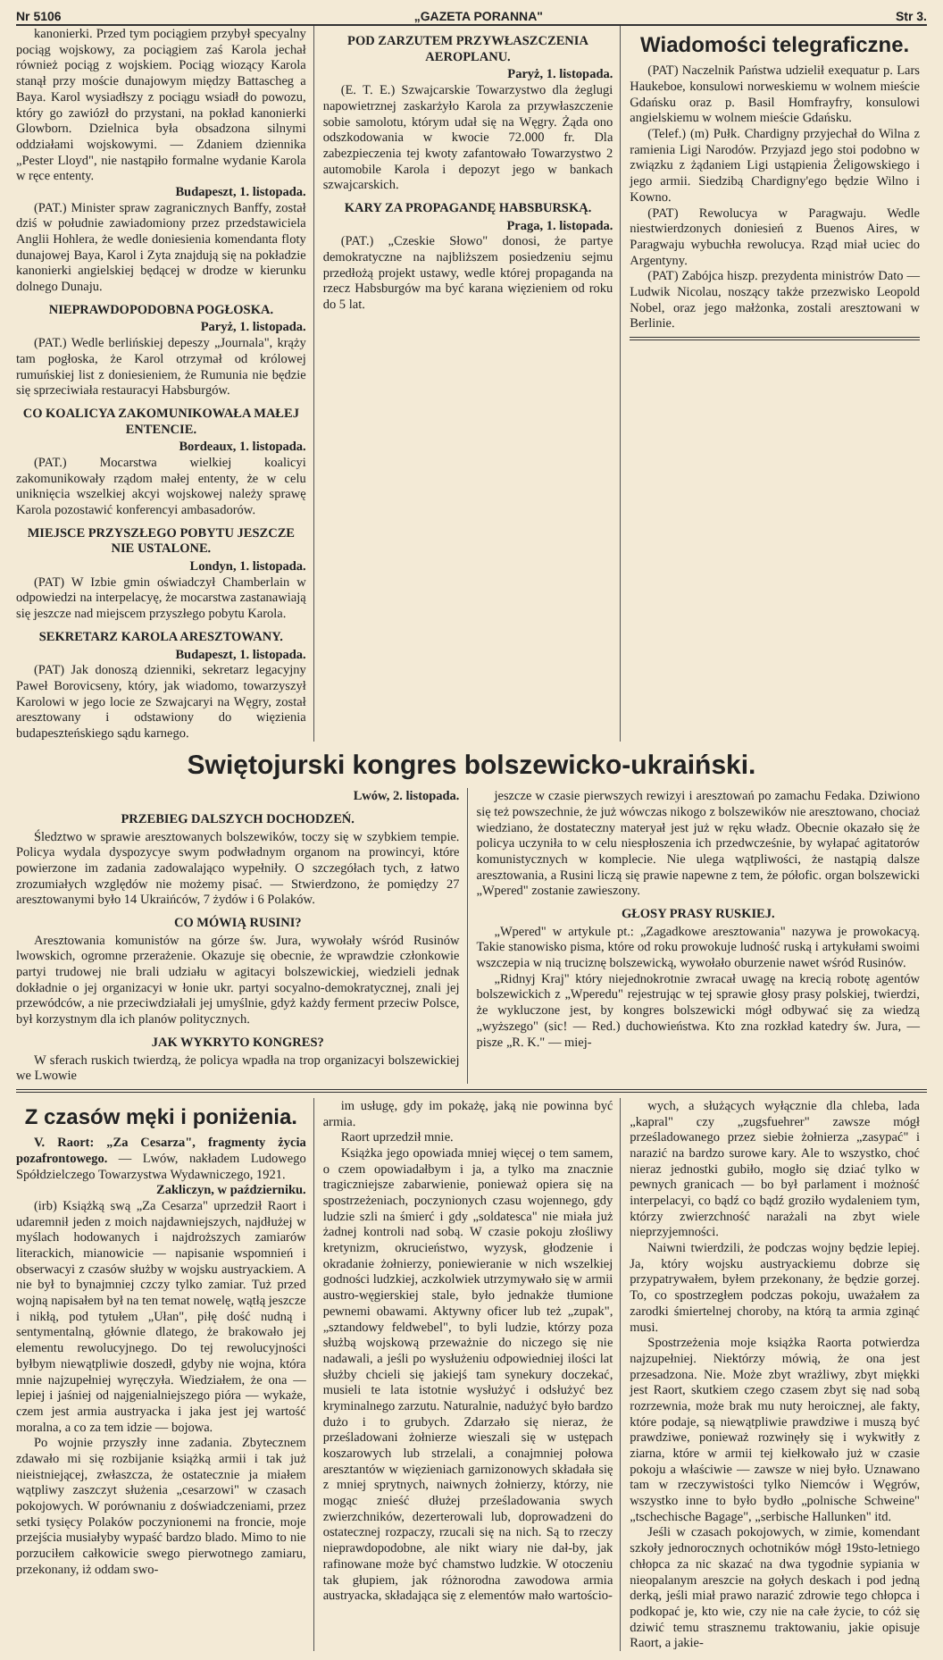Nr 5106 „GAZETA PORANNA" Str 3.
kanonierki. Przed tym pociągiem przybył specyalny pociąg wojskowy, za pociągiem zaś Karola jechał również pociąg z wojskiem. Pociąg wiozący Karola stanął przy moście dunajowym między Battascheg a Baya. Karol wysiadłszy z pociągu wsiadł do powozu, który go zawiózł do przystani, na pokład kanonierki Glowborn. Dzielnica była obsadzona silnymi oddziałami wojskowymi. — Zdaniem dziennika „Pester Lloyd", nie nastąpiło formalne wydanie Karola w ręce ententy.
Budapeszt, 1. listopada.
(PAT.) Minister spraw zagranicznych Banffy, został dziś w południe zawiadomiony przez przedstawiciela Anglii Hohlera, że wedle doniesienia komendanta floty dunajowej Baya, Karol i Zyta znajdują się na pokładzie kanonierki angielskiej będącej w drodze w kierunku dolnego Dunaju.
NIEPRAWDOPODOBNA POGŁOSKA.
Paryż, 1. listopada.
(PAT.) Wedle berlińskiej depeszy „Journala", krąży tam pogłoska, że Karol otrzymał od królowej rumuńskiej list z doniesieniem, że Rumunia nie będzie się sprzeciwiała restauracyi Habsburgów.
CO KOALICYA ZAKOMUNIKOWAŁA MAŁEJ ENTENCIE.
Bordeaux, 1. listopada.
(PAT.) Mocarstwa wielkiej koalicyi zakomunikowały rządom małej ententy, że w celu uniknięcia wszelkiej akcyi wojskowej należy sprawę Karola pozostawić konferencyi ambasadorów.
MIEJSCE PRZYSZŁEGO POBYTU JESZCZE NIE USTALONE.
Londyn, 1. listopada.
(PAT) W Izbie gmin oświadczył Chamberlain w odpowiedzi na interpelacyę, że mocarstwa zastanawiają się jeszcze nad miejscem przyszłego pobytu Karola.
SEKRETARZ KAROLA ARESZTOWANY.
Budapeszt, 1. listopada.
(PAT) Jak donoszą dzienniki, sekretarz legacyjny Paweł Borovicseny, który, jak wiadomo, towarzyszył Karolowi w jego locie ze Szwajcaryi na Węgry, został aresztowany i odstawiony do więzienia budapeszteńskiego sądu karnego.
POD ZARZUTEM PRZYWŁASZCZENIA AEROPLANU.
Paryż, 1. listopada.
(E. T. E.) Szwajcarskie Towarzystwo dla żeglugi napowietrznej zaskarżyło Karola za przywłaszczenie sobie samolotu, którym udał się na Węgry. Żąda ono odszkodowania w kwocie 72.000 fr. Dla zabezpieczenia tej kwoty zafantowało Towarzystwo 2 automobile Karola i depozyt jego w bankach szwajcarskich.
KARY ZA PROPAGANDĘ HABSBURSKĄ.
Praga, 1. listopada.
(PAT.) „Czeskie Słowo" donosi, że partye demokratyczne na najbliższem posiedzeniu sejmu przedłożą projekt ustawy, wedle której propaganda na rzecz Habsburgów ma być karana więzieniem od roku do 5 lat.
Wiadomości telegraficzne.
(PAT) Naczelnik Państwa udzielił exequatur p. Lars Haukeboe, konsulowi norweskiemu w wolnem mieście Gdańsku oraz p. Basil Homfrayfry, konsulowi angielskiemu w wolnem mieście Gdańsku.
(Telef.) (m) Pułk. Chardigny przyjechał do Wilna z ramienia Ligi Narodów. Przyjazd jego stoi podobno w związku z żądaniem Ligi ustąpienia Żeligowskiego i jego armii. Siedzibą Chardigny'ego będzie Wilno i Kowno.
(PAT) Rewolucya w Paragwaju. Wedle niestwierdzonych doniesień z Buenos Aires, w Paragwaju wybuchła rewolucya. Rząd miał uciec do Argentyny.
(PAT) Zabójca hiszp. prezydenta ministrów Dato — Ludwik Nicolau, noszący także przezwisko Leopold Nobel, oraz jego małżonka, zostali aresztowani w Berlinie.
Swiętojurski kongres bolszewicko-ukraiński.
Lwów, 2. listopada.
PRZEBIEG DALSZYCH DOCHODZEŃ.
Śledztwo w sprawie aresztowanych bolszewików, toczy się w szybkiem tempie. Policya wydala dyspozycye swym podwładnym organom na prowincyi, które powierzone im zadania zadowalająco wypełniły. O szczegółach tych, z łatwo zrozumiałych względów nie możemy pisać. — Stwierdzono, że pomiędzy 27 aresztowanymi było 14 Ukraińców, 7 żydów i 6 Polaków.
CO MÓWIĄ RUSINI?
Aresztowania komunistów na górze św. Jura, wywołały wśród Rusinów lwowskich, ogromne przerażenie. Okazuje się obecnie, że wprawdzie członkowie partyi trudowej nie brali udziału w agitacyi bolszewickiej, wiedzieli jednak dokładnie o jej organizacyi w łonie ukr. partyi socyalno-demokratycznej, znali jej przewódców, a nie przeciwdziałali jej umyślnie, gdyż każdy ferment przeciw Polsce, był korzystnym dla ich planów politycznych.
JAK WYKRYTO KONGRES?
W sferach ruskich twierdzą, że policya wpadła na trop organizacyi bolszewickiej we Lwowie
jeszcze w czasie pierwszych rewizyi i aresztowań po zamachu Fedaka. Dziwiono się też powszechnie, że już wówczas nikogo z bolszewików nie aresztowano, chociaż wiedziano, że dostateczny materyał jest już w ręku władz. Obecnie okazało się że policya uczyniła to w celu niespłoszenia ich przedwcześnie, by wyłapać agitatorów komunistycznych w komplecie. Nie ulega wątpliwości, że nastąpią dalsze aresztowania, a Rusini liczą się prawie napewne z tem, że półofic. organ bolszewicki „Wpered" zostanie zawieszony.
GŁOSY PRASY RUSKIEJ.
„Wpered" w artykule pt.: „Zagadkowe aresztowania" nazywa je prowokacyą. Takie stanowisko pisma, które od roku prowokuje ludność ruską i artykułami swoimi wszczepia w nią truciznę bolszewicką, wywołało oburzenie nawet wśród Rusinów.
„Ridnyj Kraj" który niejednokrotnie zwracał uwagę na krecią robotę agentów bolszewickich z „Wperedu" rejestrując w tej sprawie głosy prasy polskiej, twierdzi, że wykluczone jest, by kongres bolszewicki mógł odbywać się za wiedzą „wyższego" (sic! — Red.) duchowieństwa. Kto zna rozkład katedry św. Jura, — pisze „R. K." — miej-
Z czasów męki i poniżenia.
V. Raort: „Za Cesarza", fragmenty życia pozafrontowego. — Lwów, nakładem Ludowego Spółdzielczego Towarzystwa Wydawniczego, 1921.
Zakliczyn, w październiku.
(irb) Książką swą „Za Cesarza" uprzedził Raort i udaremnił jeden z moich najdawniejszych, najdłużej w myślach hodowanych i najdroższych zamiarów literackich, mianowicie — napisanie wspomnień i obserwacyi z czasów służby w wojsku austryackiem. A nie był to bynajmniej czczy tylko zamiar. Tuż przed wojną napisałem był na ten temat nowelę, wątłą jeszcze i nikłą, pod tytułem „Ułan", piłę dość nudną i sentymentalną, głównie dlatego, że brakowało jej elementu rewolucyjnego. Do tej rewolucyjności byłbym niewątpliwie doszedł, gdyby nie wojna, która mnie najzupełniej wyręczyła. Wiedziałem, że ona — lepiej i jaśniej od najgenialniejszego pióra — wykaże, czem jest armia austryacka i jaka jest jej wartość moralna, a co za tem idzie — bojowa.
Po wojnie przyszły inne zadania. Zbytecznem zdawało mi się rozbijanie książką armii i tak już nieistniejącej, zwłaszcza, że ostatecznie ja miałem wątpliwy zaszczyt służenia „cesarzowi" w czasach pokojowych. W porównaniu z doświadczeniami, przez setki tysięcy Polaków poczynionemi na froncie, moje przejścia musiałyby wypaść bardzo blado. Mimo to nie porzuciłem całkowicie swego pierwotnego zamiaru, przekonany, iż oddam swo-
im usługę, gdy im pokażę, jaką nie powinna być armia.
Raort uprzedził mnie.
Książka jego opowiada mniej więcej o tem samem, o czem opowiadałbym i ja, a tylko ma znacznie tragiczniejsze zabarwienie, ponieważ opiera się na spostrzeżeniach, poczynionych czasu wojennego, gdy ludzie szli na śmierć i gdy „soldatesca" nie miała już żadnej kontroli nad sobą. W czasie pokoju złośliwy kretynizm, okrucieństwo, wyzysk, głodzenie i okradanie żołnierzy, poniewieranie w nich wszelkiej godności ludzkiej, aczkolwiek utrzymywało się w armii austro-węgierskiej stale, było jednakże tłumione pewnemi obawami. Aktywny oficer lub też „zupak", „sztandowy feldwebel", to byli ludzie, którzy poza służbą wojskową przeważnie do niczego się nie nadawali, a jeśli po wysłużeniu odpowiedniej ilości lat służby chcieli się jakiejś tam synekury doczekać, musieli te lata istotnie wysłużyć i odsłużyć bez kryminalnego zarzutu. Naturalnie, nadużyć było bardzo dużo i to grubych. Zdarzało się nieraz, że prześladowani żołnierze wieszali się w ustępach koszarowych lub strzelali, a conajmniej połowa aresztantów w więzieniach garnizonowych składała się z mniej sprytnych, naiwnych żołnierzy, którzy, nie mogąc znieść dłużej prześladowania swych zwierzchników, dezerterowali lub, doprowadzeni do ostatecznej rozpaczy, rzucali się na nich. Są to rzeczy nieprawdopodobne, ale nikt wiary nie dał-by, jak rafinowane może być chamstwo ludzkie. W otoczeniu tak głupiem, jak różnorodna zawodowa armia austryacka, składająca się z elementów mało wartościo-
wych, a służących wyłącznie dla chleba, lada „kapral" czy „zugsfuehrer" zawsze mógł prześladowanego przez siebie żołnierza „zasypać" i narazić na bardzo surowe kary. Ale to wszystko, choć nieraz jednostki gubiło, mogło się dziać tylko w pewnych granicach — bo był parlament i możność interpelacyi, co bądź co bądź groziło wydaleniem tym, którzy zwierzchność narażali na zbyt wiele nieprzyjemności.
Naiwni twierdzili, że podczas wojny będzie lepiej. Ja, który wojsku austryackiemu dobrze się przypatrywałem, byłem przekonany, że będzie gorzej. To, co spostrzegłem podczas pokoju, uważałem za zarodki śmiertelnej choroby, na którą ta armia zginąć musi.
Spostrzeżenia moje książka Raorta potwierdza najzupełniej. Niektórzy mówią, że ona jest przesadzona. Nie. Może zbyt wrażliwy, zbyt miękki jest Raort, skutkiem czego czasem zbyt się nad sobą rozrzewnia, może brak mu nuty heroicznej, ale fakty, które podaje, są niewątpliwie prawdziwe i muszą być prawdziwe, ponieważ rozwinęły się i wykwitły z ziarna, które w armii tej kiełkowało już w czasie pokoju a właściwie — zawsze w niej było. Uznawano tam w rzeczywistości tylko Niemców i Węgrów, wszystko inne to było bydło „polnische Schweine" „tschechische Bagage", „serbische Hallunken" itd.
Jeśli w czasach pokojowych, w zimie, komendant szkoły jednorocznych ochotników mógł 19sto-letniego chłopca za nic skazać na dwa tygodnie sypiania w nieopalanym areszcie na gołych deskach i pod jedną derką, jeśli miał prawo narazić zdrowie tego chłopca i podkopać je, kto wie, czy nie na całe życie, to cóż się dziwić temu strasznemu traktowaniu, jakie opisuje Raort, a jakie-